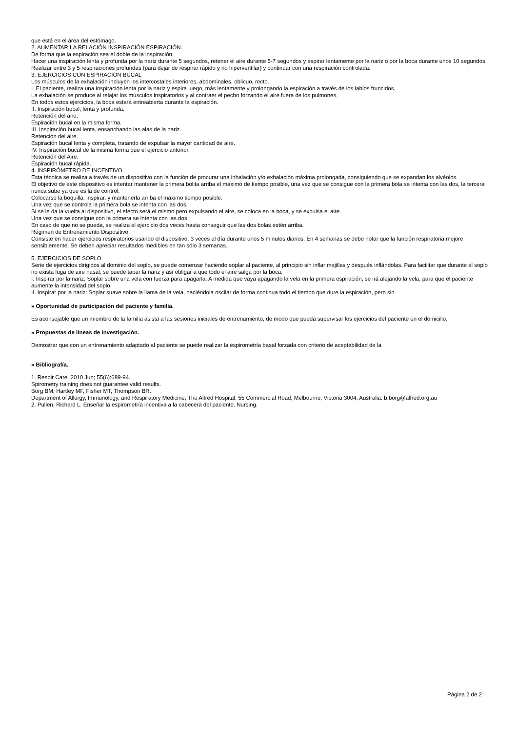que está en el área del estómago.
2. AUMENTAR LA RELACIÓN INSPIRACIÓN ESPIRACIÓN.
De forma que la espiración sea el doble de la inspiración.
Hacer una inspiración lenta y profunda por la nariz durante 5 segundos, retener el aire durante 5-7 segundos y espirar lentamente por la nariz o por la boca durante unos 10 segundos. Realizar entre 3 y 5 respiraciones profundas (para dejar de respirar rápido y no hiperventilar) y continuar con una respiración controlada.
3. EJERCICIOS CON ESPIRACIÓN BUCAL
Los músculos de la exhalación incluyen los intercostales interiores, abdominales, oblicuo, recto.
I. El paciente, realiza una inspiración lenta por la nariz y espira luego, más lentamente y prolongando la espiración a través de los labios fruncidos.
La exhalación se produce al relajar los músculos inspiratorios y al contraer el pecho forzando el aire fuera de los pulmones.
En todos estos ejercicios, la boca estará entreabierta durante la espiración.
II. Inspiración bucal, lenta y profunda.
Retención del aire.
Espiración bucal en la misma forma.
III. Inspiración bucal lenta, ensanchando las alas de la nariz.
Retención del aire.
Espiración bucal lenta y completa, tratando de expulsar la mayor cantidad de aire.
IV. Inspiración bucal de la misma forma que el ejercicio anterior.
Retención del Aire.
Espiración bucal rápida.
4. INSPIRÓMETRO DE INCENTIVO
Esta técnica se realiza a través de un dispositivo con la función de procurar una inhalación y/o exhalación máxima prolongada, consiguiendo que se expandan los alvéolos.
El objetivo de este dispositivo es intentar mantener la primera bolita arriba el máximo de tiempo posible, una vez que se consigue con la primera bola se intenta con las dos, la tercera nunca sube ya que es la de control.
Colocarse la boquilla, inspirar, y mantenerla arriba el máximo tiempo posible.
Una vez que se controla la primera bola se intenta con las dos.
Si se le da la vuelta al dispositivo, el efecto será el mismo pero expulsando el aire, se coloca en la boca, y se expulsa el aire.
Una vez que se consigue con la primera se intenta con las dos.
En caso de que no se pueda, se realiza el ejercicio dos veces hasta conseguir que las dos bolas estén arriba.
Régimen de Entrenamiento Dispositivo
Consiste en hacer ejercicios respiratorios usando el dispositivo, 3 veces al día durante unos 5 minutos diarios. En 4 semanas se debe notar que la función respiratoria mejore sensiblemente. Se deben apreciar resultados medibles en tan sólo 3 semanas.
5. EJERCICIOS DE SOPLO
Serie de ejercicios dirigidos al dominio del soplo, se puede comenzar haciendo soplar al paciente, al principio sin inflar mejillas y después inflándolas. Para facilitar que durante el soplo no exista fuga de aire nasal, se puede tapar la nariz y así obligar a que todo el aire salga por la boca.
I. Inspirar por la nariz: Soplar sobre una vela con fuerza para apagarla. A medida que vaya apagando la vela en la primera espiración, se irá alejando la vela, para que el paciente aumente la intensidad del soplo.
II. Inspirar por la nariz: Soplar suave sobre la llama de la vela, haciéndola oscilar de forma continua todo el tiempo que dure la espiración, pero sin
» Oportunidad de participación del paciente y familia.
Es aconsejable que un miembro de la familia asista a las sesiones iniciales de entrenamiento, de modo que pueda supervisar los ejercicios del paciente en el domicilio.
» Propuestas de líneas de investigación.
Demostrar que con un entrenamiento adaptado al paciente se puede realizar la espirometría basal forzada con criterio de aceptabilidad de la
» Bibliografía.
1. Respir Care. 2010 Jun; 55(6):689-94.
Spirometry training does not guarantee valid results.
Borg BM, Hartley MF, Fisher MT, Thompson BR.
Department of Allergy, Immunology, and Respiratory Medicine, The Alfred Hospital, 55 Commercial Road, Melbourne, Victoria 3004, Australia. b.borg@alfred.org.au
2. Pullen, Richard L. Enseñar la espirometría incentiva a la cabecera del paciente. Nursing.
Página 2 de 2